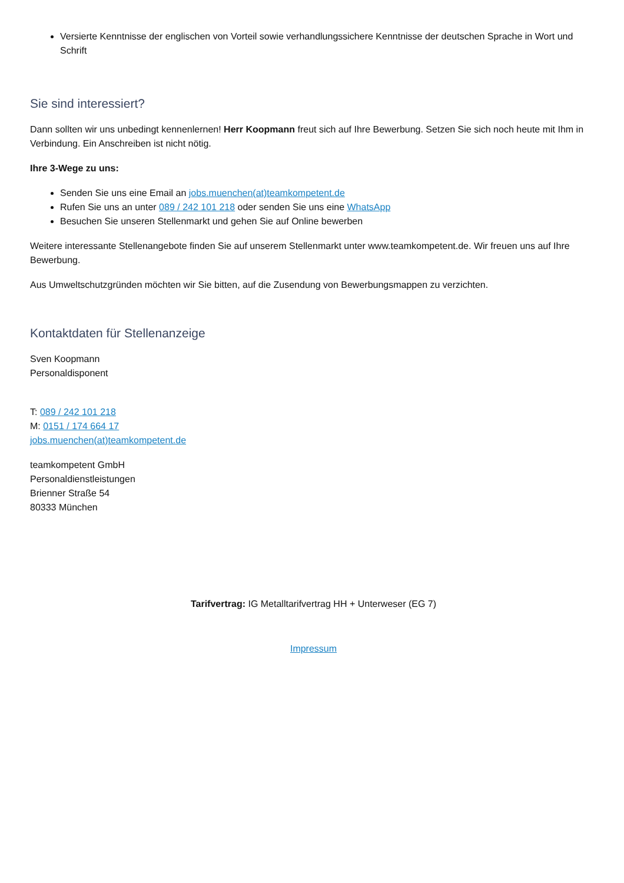Versierte Kenntnisse der englischen von Vorteil sowie verhandlungssichere Kenntnisse der deutschen Sprache in Wort und Schrift
Sie sind interessiert?
Dann sollten wir uns unbedingt kennenlernen! Herr Koopmann freut sich auf Ihre Bewerbung. Setzen Sie sich noch heute mit Ihm in Verbindung. Ein Anschreiben ist nicht nötig.
Ihre 3-Wege zu uns:
Senden Sie uns eine Email an jobs.muenchen(at)teamkompetent.de
Rufen Sie uns an unter 089 / 242 101 218 oder senden Sie uns eine WhatsApp
Besuchen Sie unseren Stellenmarkt und gehen Sie auf Online bewerben
Weitere interessante Stellenangebote finden Sie auf unserem Stellenmarkt unter www.teamkompetent.de. Wir freuen uns auf Ihre Bewerbung.
Aus Umweltschutzgründen möchten wir Sie bitten, auf die Zusendung von Bewerbungsmappen zu verzichten.
Kontaktdaten für Stellenanzeige
Sven Koopmann
Personaldisponent
T: 089 / 242 101 218
M: 0151 / 174 664 17
jobs.muenchen(at)teamkompetent.de
teamkompetent GmbH
Personaldienstleistungen
Brienner Straße 54
80333 München
Tarifvertrag: IG Metalltarifvertrag HH + Unterweser (EG 7)
Impressum